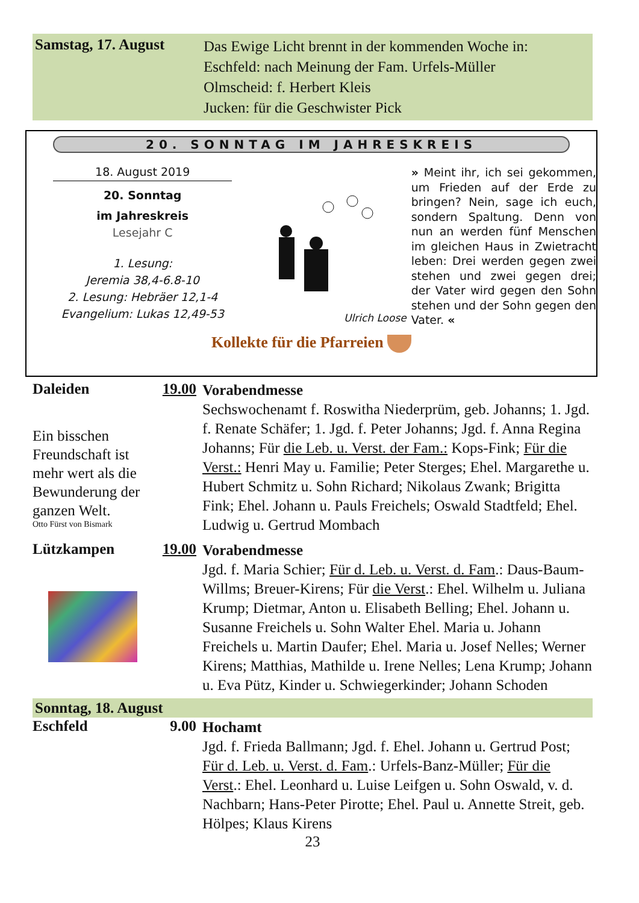Samstag, 17. August
Das Ewige Licht brennt in der kommenden Woche in:
Eschfeld: nach Meinung der Fam. Urfels-Müller
Olmscheid: f. Herbert Kleis
Jucken: für die Geschwister Pick
20. SONNTAG IM JAHRESKREIS
18. August 2019
20. Sonntag
im Jahreskreis
Lesejahr C
1. Lesung:
Jeremia 38,4-6.8-10
2. Lesung: Hebräer 12,1-4
Evangelium: Lukas 12,49-53
Ulrich Loose
» Meint ihr, ich sei gekommen, um Frieden auf der Erde zu bringen? Nein, sage ich euch, sondern Spaltung. Denn von nun an werden fünf Menschen im gleichen Haus in Zwietracht leben: Drei werden gegen zwei stehen und zwei gegen drei; der Vater wird gegen den Sohn stehen und der Sohn gegen den Vater. «
Kollekte für die Pfarreien
Daleiden
Ein bisschen Freundschaft ist mehr wert als die Bewunderung der ganzen Welt.
Otto Fürst von Bismark
19.00
Vorabendmesse
Sechswochenamt f. Roswitha Niederprüm, geb. Johanns; 1. Jgd. f. Renate Schäfer; 1. Jgd. f. Peter Johanns; Jgd. f. Anna Regina Johanns; Für die Leb. u. Verst. der Fam.: Kops-Fink; Für die Verst.: Henri May u. Familie; Peter Sterges; Ehel. Margarethe u. Hubert Schmitz u. Sohn Richard; Nikolaus Zwank; Brigitta Fink; Ehel. Johann u. Pauls Freichels; Oswald Stadtfeld; Ehel. Ludwig u. Gertrud Mombach
Lützkampen 19.00
Vorabendmesse
Jgd. f. Maria Schier; Für d. Leb. u. Verst. d. Fam.: Daus-Baum-Willms; Breuer-Kirens; Für die Verst.: Ehel. Wilhelm u. Juliana Krump; Dietmar, Anton u. Elisabeth Belling; Ehel. Johann u. Susanne Freichels u. Sohn Walter Ehel. Maria u. Johann Freichels u. Martin Daufer; Ehel. Maria u. Josef Nelles; Werner Kirens; Matthias, Mathilde u. Irene Nelles; Lena Krump; Johann u. Eva Pütz, Kinder u. Schwiegerkinder; Johann Schoden
Sonntag, 18. August
Eschfeld 9.00
Hochamt
Jgd. f. Frieda Ballmann; Jgd. f. Ehel. Johann u. Gertrud Post; Für d. Leb. u. Verst. d. Fam.: Urfels-Banz-Müller; Für die Verst.: Ehel. Leonhard u. Luise Leifgen u. Sohn Oswald, v. d. Nachbarn; Hans-Peter Pirotte; Ehel. Paul u. Annette Streit, geb. Hölpes; Klaus Kirens
23